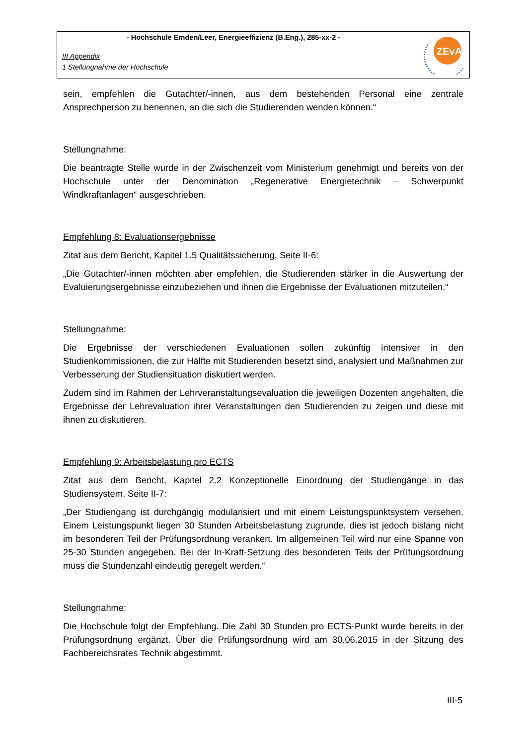- Hochschule Emden/Leer, Energieeffizienz (B.Eng.), 285-xx-2 -
III Appendix
1 Stellungnahme der Hochschule
ZEvA
sein, empfehlen die Gutachter/-innen, aus dem bestehenden Personal eine zentrale Ansprechperson zu benennen, an die sich die Studierenden wenden können.“
Stellungnahme:
Die beantragte Stelle wurde in der Zwischenzeit vom Ministerium genehmigt und bereits von der Hochschule unter der Denomination „Regenerative Energietechnik – Schwerpunkt Windkraftanlagen“ ausgeschrieben.
Empfehlung 8: Evaluationsergebnisse
Zitat aus dem Bericht, Kapitel 1.5 Qualitätssicherung, Seite II-6:
„Die Gutachter/-innen möchten aber empfehlen, die Studierenden stärker in die Auswertung der Evaluierungsergebnisse einzubeziehen und ihnen die Ergebnisse der Evaluationen mitzuteilen.“
Stellungnahme:
Die Ergebnisse der verschiedenen Evaluationen sollen zukünftig intensiver in den Studienkommissionen, die zur Hälfte mit Studierenden besetzt sind, analysiert und Maßnahmen zur Verbesserung der Studiensituation diskutiert werden.
Zudem sind im Rahmen der Lehrveranstaltungsevaluation die jeweiligen Dozenten angehalten, die Ergebnisse der Lehrevaluation ihrer Veranstaltungen den Studierenden zu zeigen und diese mit ihnen zu diskutieren.
Empfehlung 9: Arbeitsbelastung pro ECTS
Zitat aus dem Bericht, Kapitel 2.2 Konzeptionelle Einordnung der Studiengänge in das Studiensystem, Seite II-7:
„Der Studiengang ist durchgängig modularisiert und mit einem Leistungspunktsystem versehen. Einem Leistungspunkt liegen 30 Stunden Arbeitsbelastung zugrunde, dies ist jedoch bislang nicht im besonderen Teil der Prüfungsordnung verankert. Im allgemeinen Teil wird nur eine Spanne von 25-30 Stunden angegeben. Bei der In-Kraft-Setzung des besonderen Teils der Prüfungsordnung muss die Stundenzahl eindeutig geregelt werden.“
Stellungnahme:
Die Hochschule folgt der Empfehlung. Die Zahl 30 Stunden pro ECTS-Punkt wurde bereits in der Prüfungsordnung ergänzt. Über die Prüfungsordnung wird am 30.06.2015 in der Sitzung des Fachbereichsrates Technik abgestimmt.
III-5